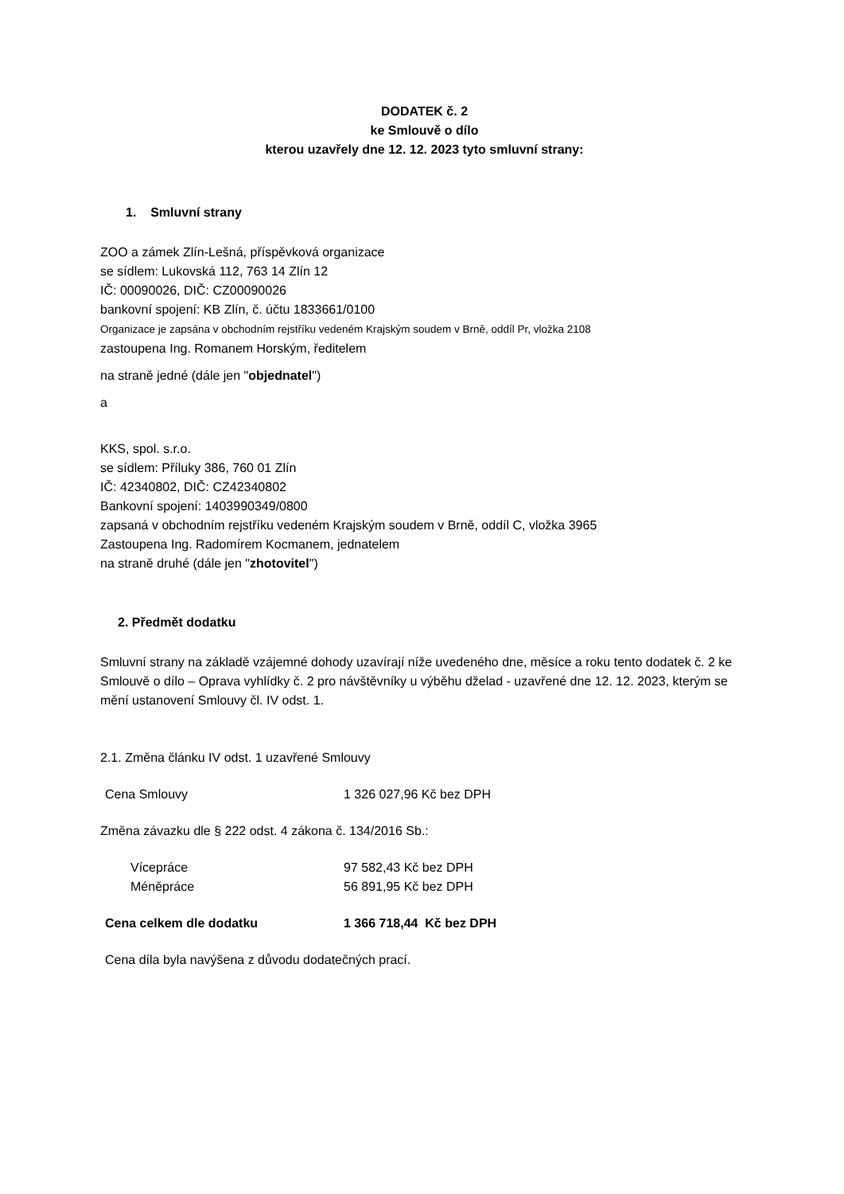DODATEK č. 2
ke Smlouvě o dílo
kterou uzavřely dne 12. 12. 2023 tyto smluvní strany:
1. Smluvní strany
ZOO a zámek Zlín-Lešná, příspěvková organizace
se sídlem: Lukovská 112, 763 14 Zlín 12
IČ: 00090026, DIČ: CZ00090026
bankovní spojení: KB Zlín, č. účtu 1833661/0100
Organizace je zapsána v obchodním rejstříku vedeném Krajským soudem v Brně, oddíl Pr, vložka 2108
zastoupena Ing. Romanem Horským, ředitelem
na straně jedné (dále jen "objednatel")
a
KKS, spol. s.r.o.
se sídlem: Příluky 386, 760 01 Zlín
IČ: 42340802, DIČ: CZ42340802
Bankovní spojení: 1403990349/0800
zapsaná v obchodním rejstříku vedeném Krajským soudem v Brně, oddíl C, vložka 3965
Zastoupena Ing. Radomírem Kocmanem, jednatelem
na straně druhé (dále jen "zhotovitel")
2. Předmět dodatku
Smluvní strany na základě vzájemné dohody uzavírají níže uvedeného dne, měsíce a roku tento dodatek č. 2 ke Smlouvě o dílo – Oprava vyhlídky č. 2 pro návštěvníky u výběhu dželad - uzavřené dne 12. 12. 2023, kterým se mění ustanovení Smlouvy čl. IV odst. 1.
2.1. Změna článku IV odst. 1 uzavřené Smlouvy
Cena Smlouvy 1 326 027,96 Kč bez DPH
Změna závazku dle § 222 odst. 4 zákona č. 134/2016 Sb.:
Vícepráce 97 582,43 Kč bez DPH
Méněpráce 56 891,95 Kč bez DPH
Cena celkem dle dodatku 1 366 718,44 Kč bez DPH
Cena díla byla navýšena z důvodu dodatečných prací.